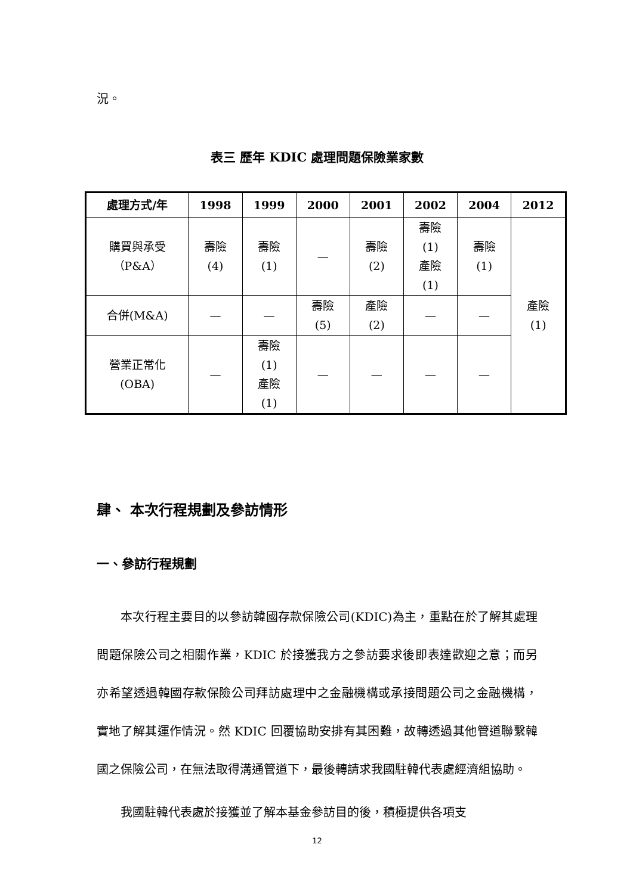況。
表三 歷年 KDIC 處理問題保險業家數
| 處理方式/年 | 1998 | 1999 | 2000 | 2001 | 2002 | 2004 | 2012 |
| --- | --- | --- | --- | --- | --- | --- | --- |
| 購買與承受 （P&A） | 壽險 (4) | 壽險 (1) | — | 壽險 (2) | 壽險 (1) 產險 (1) | 壽險 (1) | 產險 (1) |
| 合併(M&A) | — | — | 壽險 (5) | 產險 (2) | — | — | |
| 營業正常化 (OBA) | — | 壽險 (1) 產險 (1) | — | — | — | — | |
肆、 本次行程規劃及參訪情形
一、參訪行程規劃
本次行程主要目的以參訪韓國存款保險公司(KDIC)為主，重點在於了解其處理問題保險公司之相關作業，KDIC 於接獲我方之參訪要求後即表達歡迎之意；而另亦希望透過韓國存款保險公司拜訪處理中之金融機構或承接問題公司之金融機構，實地了解其運作情況。然 KDIC 回覆協助安排有其困難，故轉透過其他管道聯繫韓國之保險公司，在無法取得溝通管道下，最後轉請求我國駐韓代表處經濟組協助。
我國駐韓代表處於接獲並了解本基金參訪目的後，積極提供各項支
12